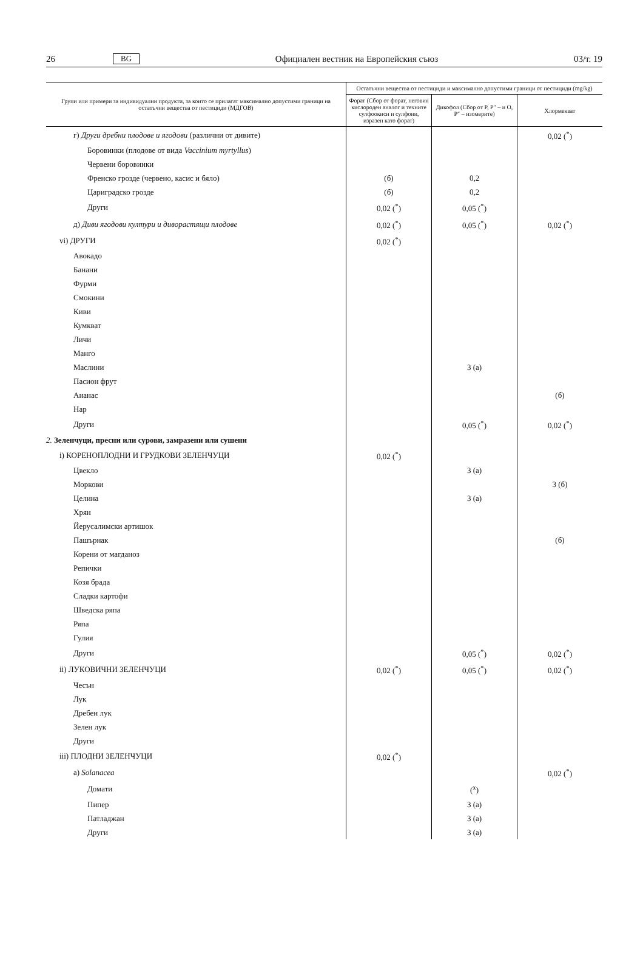26 BG Официален вестник на Европейския съюз 03/т. 19
| Групи или примери за индивидуални продукти, за които се прилагат максимално допустими граници на остатъчни вещества от пестициди (МДГОВ) | Остатъчни вещества от пестициди и максимално допустими граници от пестициди (mg/kg) | | |
| --- | --- | --- | --- |
| | Форат (Сбор от форат, неговия кислороден аналог и техните сулфоокиси и сулфоии, изразен като форат) | Дикофол (Сбор от P, P″ – и O, P″ – изомерите) | Хлормекват |
| г) Други дребни плодове и ягодови (различни от дивите) | | | 0,02 (<sup>*</sup>) |
| Боровинки (плодове от вида Vaccinium myrtyllus ) | | | |
| Червени боровинки | | | |
| Френско грозде (червено, касис и бяло) | (б) | 0,2 | |
| Цариградско грозде | (б) | 0,2 | |
| Други | 0,02 (<sup>*</sup>) | 0,05 (<sup>*</sup>) | |
| д) Диви ягодови култури и диворастящи плодове | 0,02 (<sup>*</sup>) | 0,05 (<sup>*</sup>) | 0,02 (<sup>*</sup>) |
| vi) ДРУГИ | 0,02 (<sup>*</sup>) | | |
| Авокадо | | | |
| Банани | | | |
| Фурми | | | |
| Смокини | | | |
| Киви | | | |
| Кумкват | | | |
| Личи | | | |
| Манго | | | |
| Маслини | | 3 (а) | |
| Пасион фрут | | | |
| Ананас | | | (б) |
| Нар | | | |
| Други | | 0,05 (<sup>*</sup>) | 0,02 (<sup>*</sup>) |
| 2. Зеленчуци, пресни или сурови, замразени или сушени | | | |
| i) КОРЕНОПЛОДНИ И ГРУДКОВИ ЗЕЛЕНЧУЦИ | 0,02 (<sup>*</sup>) | | |
| Цвекло | | 3 (а) | |
| Моркови | | | 3 (б) |
| Целина | | 3 (а) | |
| Хрян | | | |
| Йерусалимски артишок | | | |
| Пашърнак | | | (б) |
| Корени от магданоз | | | |
| Репички | | | |
| Козя брада | | | |
| Сладки картофи | | | |
| Шведска ряпа | | | |
| Ряпа | | | |
| Гулия | | | |
| Други | | 0,05 (<sup>*</sup>) | 0,02 (<sup>*</sup>) |
| ii) ЛУКОВИЧНИ ЗЕЛЕНЧУЦИ | 0,02 (<sup>*</sup>) | 0,05 (<sup>*</sup>) | 0,02 (<sup>*</sup>) |
| Чесън | | | |
| Лук | | | |
| Дребен лук | | | |
| Зелен лук | | | |
| Други | | | |
| iii) ПЛОДНИ ЗЕЛЕНЧУЦИ | 0,02 (<sup>*</sup>) | | |
| а) Solanacea | | | 0,02 (<sup>*</sup>) |
| Домати | | (<sup>x</sup>) | |
| Пипер | | 3 (а) | |
| Патладжан | | 3 (а) | |
| Други | | 3 (а) | |